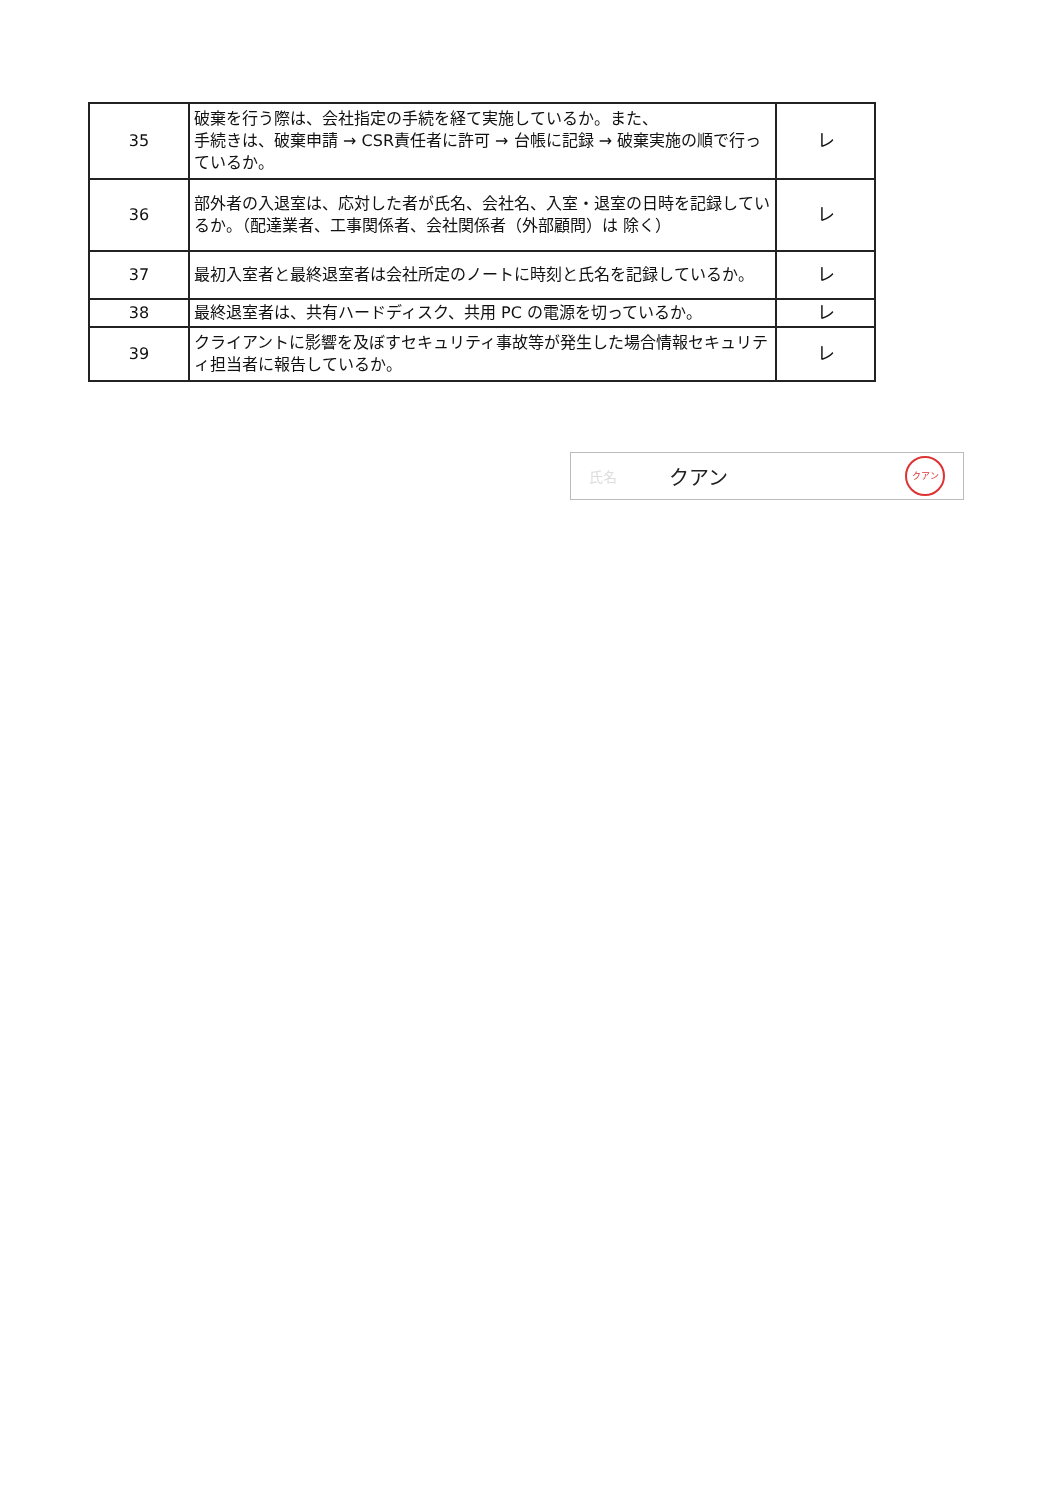| 35 | 破棄を行う際は、会社指定の手続を経て実施しているか。また、 手続きは、破棄申請 → CSR責任者に許可 → 台帳に記録 → 破棄実施の順で行っているか。 | レ |
| 36 | 部外者の入退室は、応対した者が氏名、会社名、入室・退室の日時を記録しているか。（配達業者、工事関係者、会社関係者（外部顧問）は 除く） | レ |
| 37 | 最初入室者と最終退室者は会社所定のノートに時刻と氏名を記録しているか。 | レ |
| 38 | 最終退室者は、共有ハードディスク、共用 PC の電源を切っているか。 | レ |
| 39 | クライアントに影響を及ぼすセキュリティ事故等が発生した場合情報セキュリティ担当者に報告しているか。 | レ |
氏名 クアン クアン